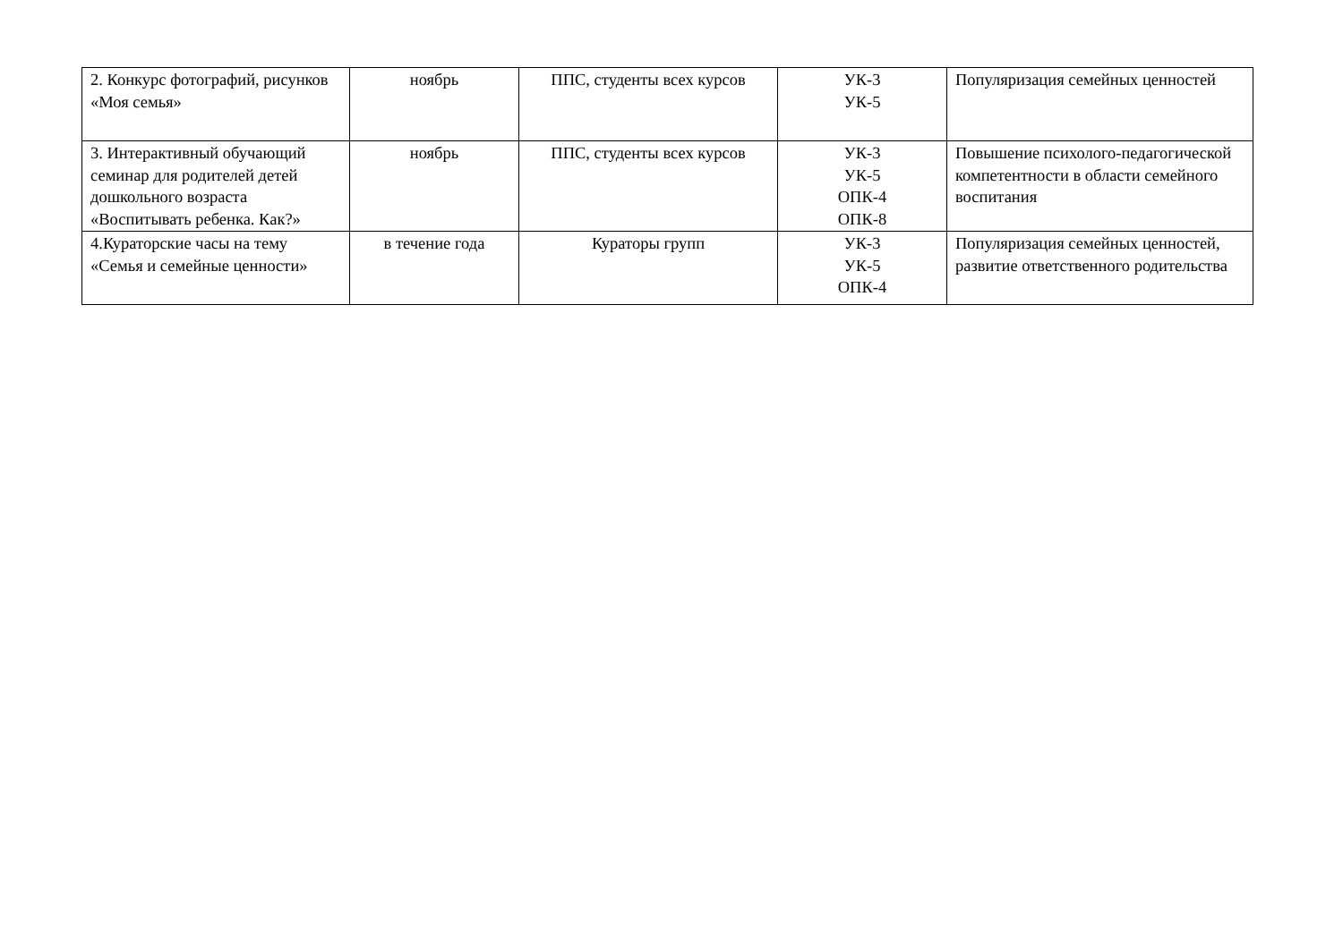| 2. Конкурс фотографий, рисунков «Моя семья» | ноябрь | ППС, студенты всех курсов | УК-3 УК-5 | Популяризация семейных ценностей |
| 3. Интерактивный обучающий семинар для родителей детей дошкольного возраста «Воспитывать ребенка. Как?» | ноябрь | ППС, студенты всех курсов | УК-3 УК-5 ОПК-4 ОПК-8 | Повышение психолого-педагогической компетентности в области семейного воспитания |
| 4.Кураторские часы на тему «Семья и семейные ценности» | в течение года | Кураторы групп | УК-3 УК-5 ОПК-4 | Популяризация семейных ценностей, развитие ответственного родительства |